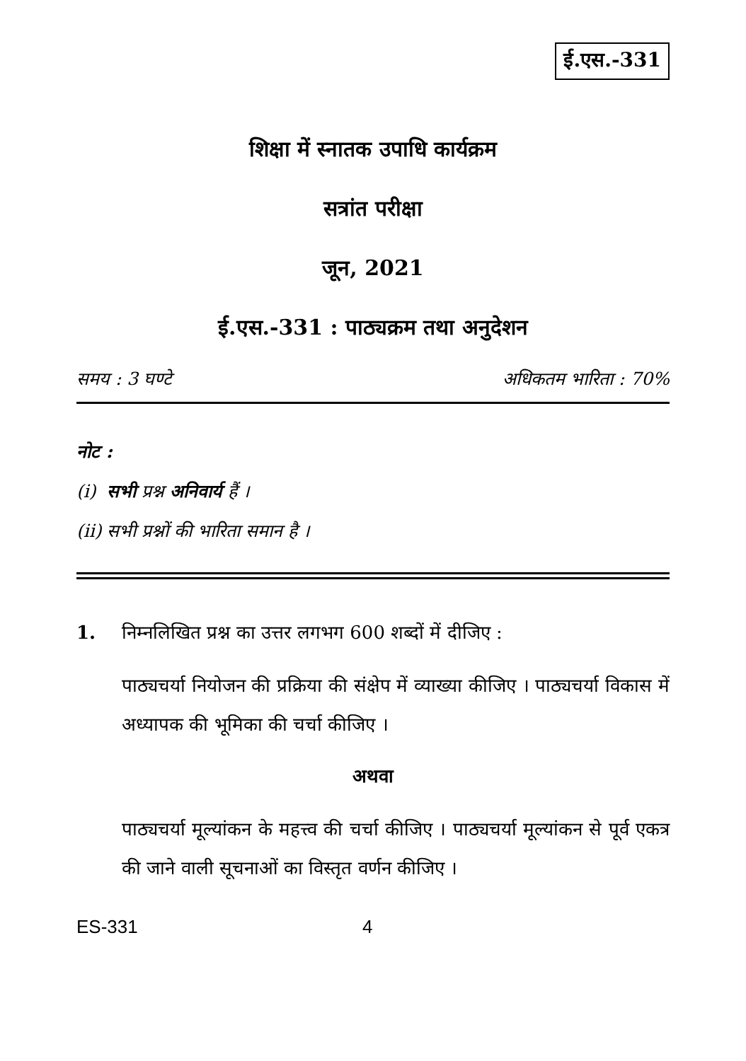ई.एस.-331
शिक्षा में स्नातक उपाधि कार्यक्रम
सत्रांत परीक्षा
जून, 2021
ई.एस.-331 : पाठ्यक्रम तथा अनुदेशन
समय : 3 घण्टे अधिकतम भारिता : 70%
नोट :
(i) सभी प्रश्न अनिवार्य हैं ।
(ii) सभी प्रश्नों की भारिता समान है ।
1. निम्नलिखित प्रश्न का उत्तर लगभग 600 शब्दों में दीजिए :
पाठ्यचर्या नियोजन की प्रक्रिया की संक्षेप में व्याख्या कीजिए । पाठ्यचर्या विकास में अध्यापक की भूमिका की चर्चा कीजिए ।
अथवा
पाठ्यचर्या मूल्यांकन के महत्त्व की चर्चा कीजिए । पाठ्यचर्या मूल्यांकन से पूर्व एकत्र की जाने वाली सूचनाओं का विस्तृत वर्णन कीजिए ।
ES-331 4